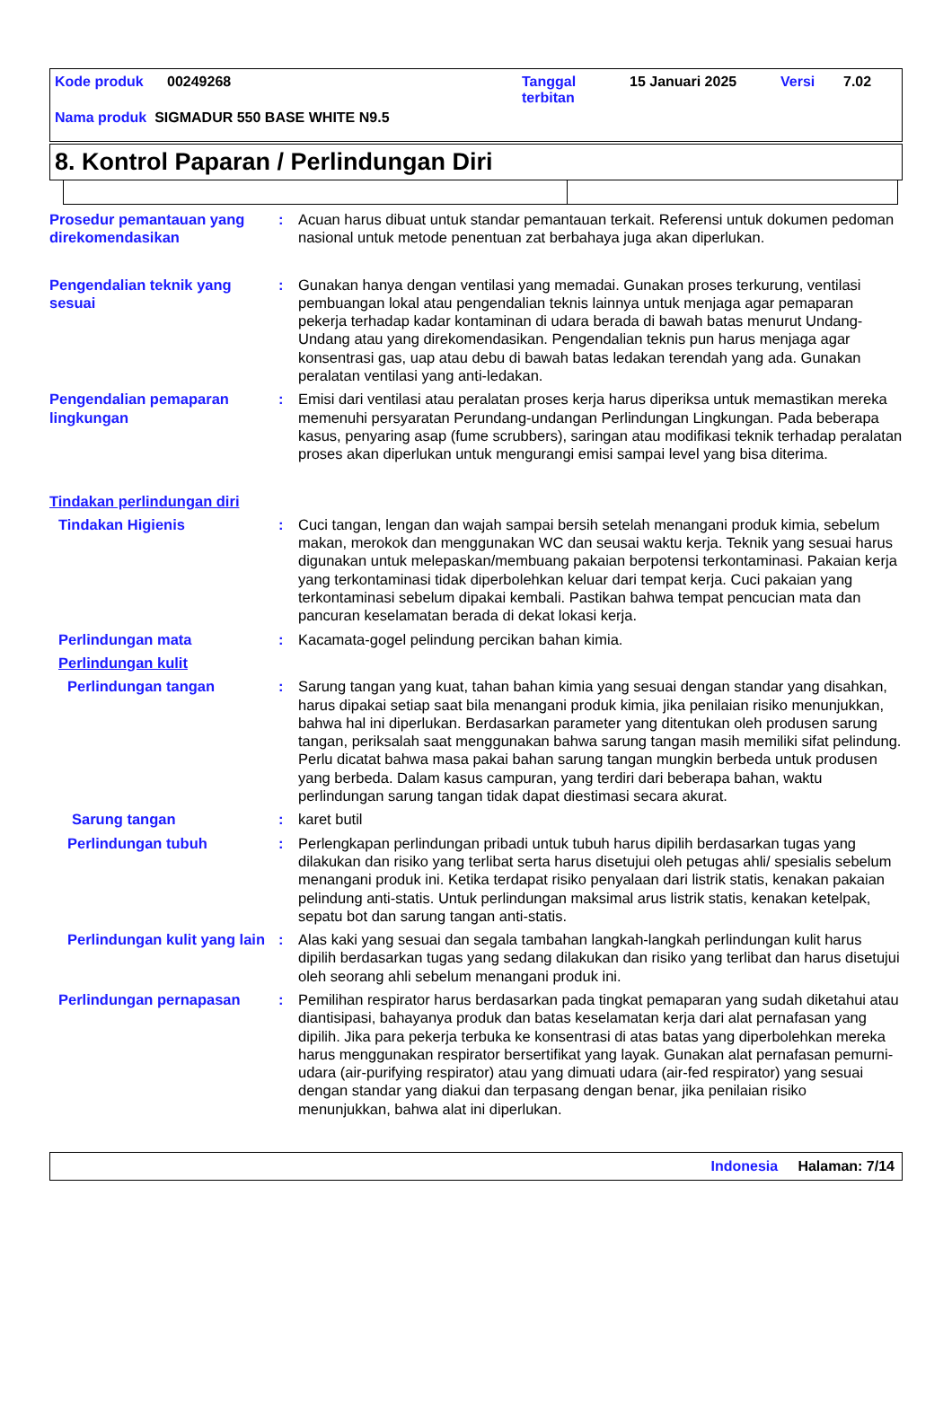Kode produk 00249268 Tanggal
terbitan 15 Januari 2025 Versi 7.02
Nama produk SIGMADUR 550 BASE WHITE N9.5
8. Kontrol Paparan / Perlindungan Diri
Prosedur pemantauan yang direkomendasikan
: Acuan harus dibuat untuk standar pemantauan terkait. Referensi untuk dokumen pedoman nasional untuk metode penentuan zat berbahaya juga akan diperlukan.
Pengendalian teknik yang sesuai
: Gunakan hanya dengan ventilasi yang memadai. Gunakan proses terkurung, ventilasi pembuangan lokal atau pengendalian teknis lainnya untuk menjaga agar pemaparan pekerja terhadap kadar kontaminan di udara berada di bawah batas menurut Undang-Undang atau yang direkomendasikan. Pengendalian teknis pun harus menjaga agar konsentrasi gas, uap atau debu di bawah batas ledakan terendah yang ada. Gunakan peralatan ventilasi yang anti-ledakan.
Pengendalian pemaparan lingkungan
: Emisi dari ventilasi atau peralatan proses kerja harus diperiksa untuk memastikan mereka memenuhi persyaratan Perundang-undangan Perlindungan Lingkungan. Pada beberapa kasus, penyaring asap (fume scrubbers), saringan atau modifikasi teknik terhadap peralatan proses akan diperlukan untuk mengurangi emisi sampai level yang bisa diterima.
Tindakan perlindungan diri
Tindakan Higienis : Cuci tangan, lengan dan wajah sampai bersih setelah menangani produk kimia, sebelum makan, merokok dan menggunakan WC dan seusai waktu kerja. Teknik yang sesuai harus digunakan untuk melepaskan/membuang pakaian berpotensi terkontaminasi. Pakaian kerja yang terkontaminasi tidak diperbolehkan keluar dari tempat kerja. Cuci pakaian yang terkontaminasi sebelum dipakai kembali. Pastikan bahwa tempat pencucian mata dan pancuran keselamatan berada di dekat lokasi kerja.
Perlindungan mata : Kacamata-gogel pelindung percikan bahan kimia.
Perlindungan kulit
Perlindungan tangan : Sarung tangan yang kuat, tahan bahan kimia yang sesuai dengan standar yang disahkan, harus dipakai setiap saat bila menangani produk kimia, jika penilaian risiko menunjukkan, bahwa hal ini diperlukan. Berdasarkan parameter yang ditentukan oleh produsen sarung tangan, periksalah saat menggunakan bahwa sarung tangan masih memiliki sifat pelindung. Perlu dicatat bahwa masa pakai bahan sarung tangan mungkin berbeda untuk produsen yang berbeda. Dalam kasus campuran, yang terdiri dari beberapa bahan, waktu perlindungan sarung tangan tidak dapat diestimasi secara akurat.
Sarung tangan : karet butil
Perlindungan tubuh : Perlengkapan perlindungan pribadi untuk tubuh harus dipilih berdasarkan tugas yang dilakukan dan risiko yang terlibat serta harus disetujui oleh petugas ahli/ spesialis sebelum menangani produk ini. Ketika terdapat risiko penyalaan dari listrik statis, kenakan pakaian pelindung anti-statis. Untuk perlindungan maksimal arus listrik statis, kenakan ketelpak, sepatu bot dan sarung tangan anti-statis.
Perlindungan kulit yang lain
: Alas kaki yang sesuai dan segala tambahan langkah-langkah perlindungan kulit harus dipilih berdasarkan tugas yang sedang dilakukan dan risiko yang terlibat dan harus disetujui oleh seorang ahli sebelum menangani produk ini.
Perlindungan pernapasan : Pemilihan respirator harus berdasarkan pada tingkat pemaparan yang sudah diketahui atau diantisipasi, bahayanya produk dan batas keselamatan kerja dari alat pernafasan yang dipilih. Jika para pekerja terbuka ke konsentrasi di atas batas yang diperbolehkan mereka harus menggunakan respirator bersertifikat yang layak. Gunakan alat pernafasan pemurni-udara (air-purifying respirator) atau yang dimuati udara (air-fed respirator) yang sesuai dengan standar yang diakui dan terpasang dengan benar, jika penilaian risiko menunjukkan, bahwa alat ini diperlukan.
Indonesia Halaman: 7/14